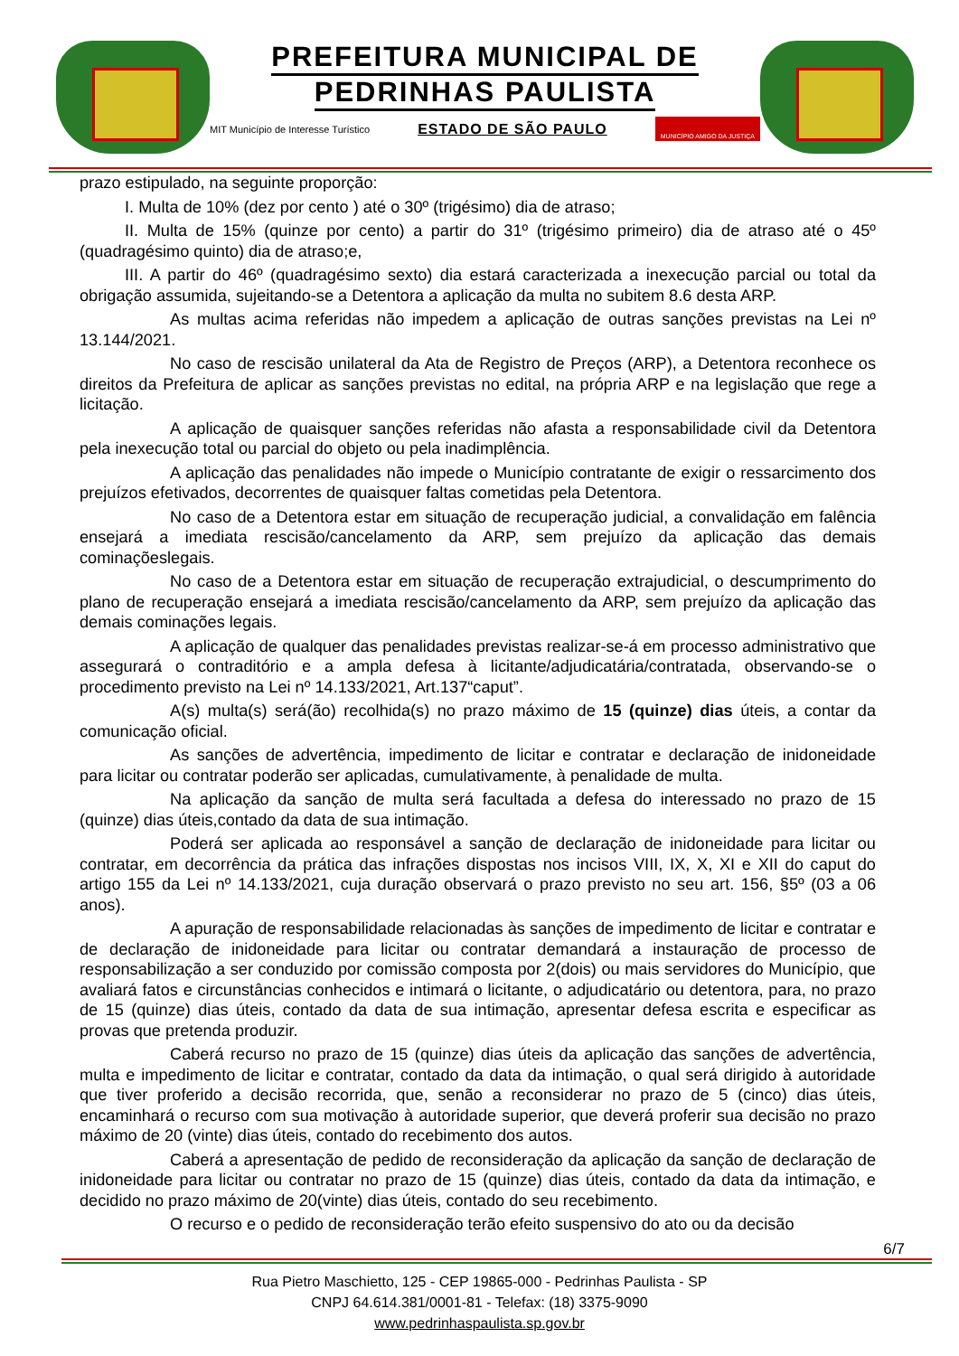PREFEITURA MUNICIPAL DE
PEDRINHAS PAULISTA
MIT Município de Interesse Turístico ESTADO DE SÃO PAULO MUNICÍPIO AMIGO DA JUSTIÇA
prazo estipulado, na seguinte proporção:
I. Multa de 10% (dez por cento ) até o 30º (trigésimo) dia de atraso;
II. Multa de 15% (quinze por cento) a partir do 31º (trigésimo primeiro) dia de atraso até o 45º (quadragésimo quinto) dia de atraso;e,
III. A partir do 46º (quadragésimo sexto) dia estará caracterizada a inexecução parcial ou total da obrigação assumida, sujeitando-se a Detentora a aplicação da multa no subitem 8.6 desta ARP.
As multas acima referidas não impedem a aplicação de outras sanções previstas na Lei nº 13.144/2021.
No caso de rescisão unilateral da Ata de Registro de Preços (ARP), a Detentora reconhece os direitos da Prefeitura de aplicar as sanções previstas no edital, na própria ARP e na legislação que rege a licitação.
A aplicação de quaisquer sanções referidas não afasta a responsabilidade civil da Detentora pela inexecução total ou parcial do objeto ou pela inadimplência.
A aplicação das penalidades não impede o Município contratante de exigir o ressarcimento dos prejuízos efetivados, decorrentes de quaisquer faltas cometidas pela Detentora.
No caso de a Detentora estar em situação de recuperação judicial, a convalidação em falência ensejará a imediata rescisão/cancelamento da ARP, sem prejuízo da aplicação das demais cominaçõeslegais.
No caso de a Detentora estar em situação de recuperação extrajudicial, o descumprimento do plano de recuperação ensejará a imediata rescisão/cancelamento da ARP, sem prejuízo da aplicação das demais cominações legais.
A aplicação de qualquer das penalidades previstas realizar-se-á em processo administrativo que assegurará o contraditório e a ampla defesa à licitante/adjudicatária/contratada, observando-se o procedimento previsto na Lei nº 14.133/2021, Art.137“caput”.
A(s) multa(s) será(ão) recolhida(s) no prazo máximo de 15 (quinze) dias úteis, a contar da comunicação oficial.
As sanções de advertência, impedimento de licitar e contratar e declaração de inidoneidade para licitar ou contratar poderão ser aplicadas, cumulativamente, à penalidade de multa.
Na aplicação da sanção de multa será facultada a defesa do interessado no prazo de 15 (quinze) dias úteis,contado da data de sua intimação.
Poderá ser aplicada ao responsável a sanção de declaração de inidoneidade para licitar ou contratar, em decorrência da prática das infrações dispostas nos incisos VIII, IX, X, XI e XII do caput do artigo 155 da Lei nº 14.133/2021, cuja duração observará o prazo previsto no seu art. 156, §5º (03 a 06 anos).
A apuração de responsabilidade relacionadas às sanções de impedimento de licitar e contratar e de declaração de inidoneidade para licitar ou contratar demandará a instauração de processo de responsabilização a ser conduzido por comissão composta por 2(dois) ou mais servidores do Município, que avaliará fatos e circunstâncias conhecidos e intimará o licitante, o adjudicatário ou detentora, para, no prazo de 15 (quinze) dias úteis, contado da data de sua intimação, apresentar defesa escrita e especificar as provas que pretenda produzir.
Caberá recurso no prazo de 15 (quinze) dias úteis da aplicação das sanções de advertência, multa e impedimento de licitar e contratar, contado da data da intimação, o qual será dirigido à autoridade que tiver proferido a decisão recorrida, que, senão a reconsiderar no prazo de 5 (cinco) dias úteis, encaminhará o recurso com sua motivação à autoridade superior, que deverá proferir sua decisão no prazo máximo de 20 (vinte) dias úteis, contado do recebimento dos autos.
Caberá a apresentação de pedido de reconsideração da aplicação da sanção de declaração de inidoneidade para licitar ou contratar no prazo de 15 (quinze) dias úteis, contado da data da intimação, e decidido no prazo máximo de 20(vinte) dias úteis, contado do seu recebimento.
O recurso e o pedido de reconsideração terão efeito suspensivo do ato ou da decisão
6/7
Rua Pietro Maschietto, 125 - CEP 19865-000 - Pedrinhas Paulista - SP
CNPJ 64.614.381/0001-81 - Telefax: (18) 3375-9090
www.pedrinhaspaulista.sp.gov.br